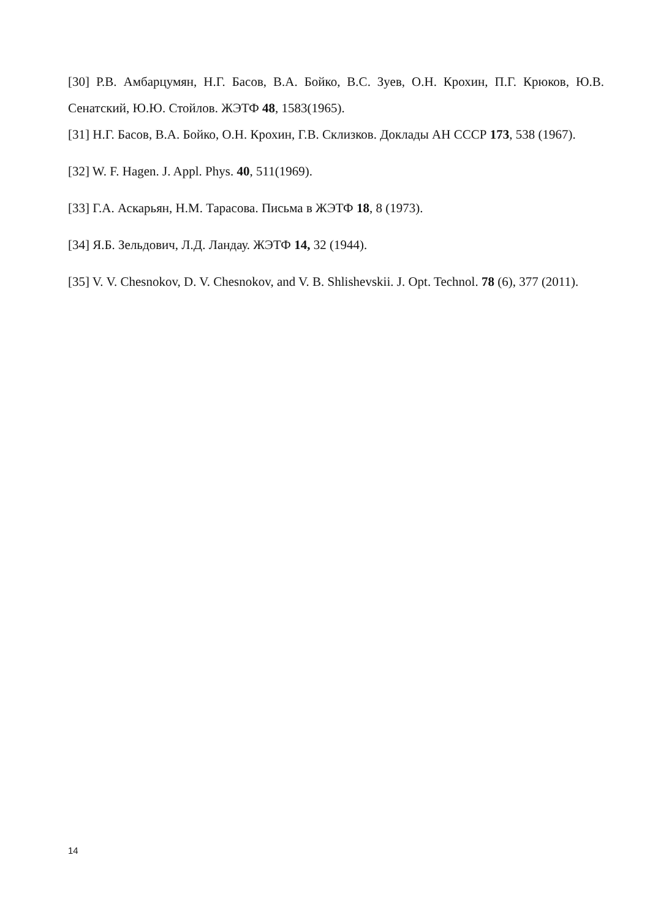[30] Р.В. Амбарцумян, Н.Г. Басов, В.А. Бойко, В.С. Зуев, О.Н. Крохин, П.Г. Крюков, Ю.В. Сенатский, Ю.Ю. Стойлов. ЖЭТФ 48, 1583(1965).
[31] Н.Г. Басов, В.А. Бойко, О.Н. Крохин, Г.В. Склизков. Доклады АН СССР 173, 538 (1967).
[32] W. F. Hagen. J. Appl. Phys. 40, 511(1969).
[33] Г.А. Аскарьян, Н.М. Тарасова. Письма в ЖЭТФ 18, 8 (1973).
[34] Я.Б. Зельдович, Л.Д. Ландау. ЖЭТФ 14, 32 (1944).
[35] V. V. Chesnokov, D. V. Chesnokov, and V. B. Shlishevskii. J. Opt. Technol. 78 (6), 377 (2011).
14